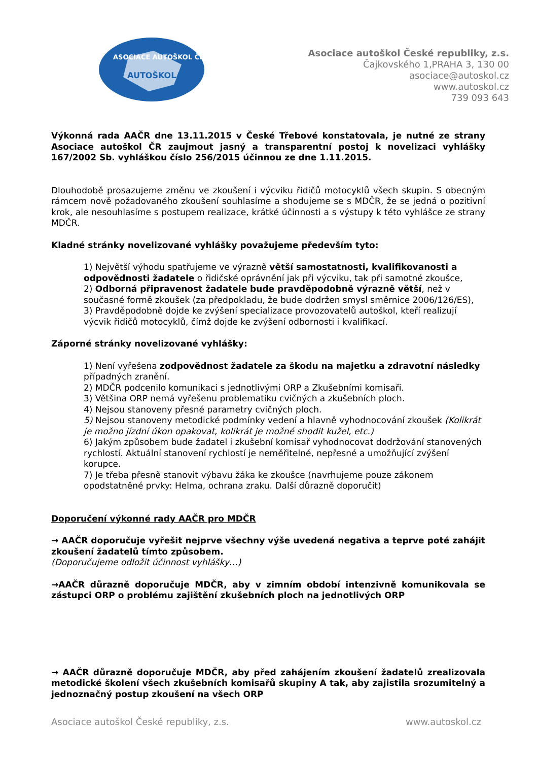ASOCIACE AUTOŠKOL ČR
AUTOŠKOLA
Asociace autoškol České republiky, z.s.
Čajkovského 1,PRAHA 3, 130 00
asociace@autoskol.cz
www.autoskol.cz
739 093 643
Výkonná rada AAČR dne 13.11.2015 v České Třebové konstatovala, je nutné ze strany Asociace autoškol ČR zaujmout jasný a transparentní postoj k novelizaci vyhlášky 167/2002 Sb. vyhláškou číslo 256/2015 účinnou ze dne 1.11.2015.
Dlouhodobě prosazujeme změnu ve zkoušení i výcviku řidičů motocyklů všech skupin. S obecným rámcem nově požadovaného zkoušení souhlasíme a shodujeme se s MDČR, že se jedná o pozitivní krok, ale nesouhlasíme s postupem realizace, krátké účinnosti a s výstupy k této vyhlášce ze strany MDČR.
Kladné stránky novelizované vyhlášky považujeme především tyto:
1) Největší výhodu spatřujeme ve výrazně větší samostatnosti, kvalifikovanosti a odpovědnosti žadatele o řidičské oprávnění jak při výcviku, tak při samotné zkoušce,
2) Odborná připravenost žadatele bude pravděpodobně výrazně větší, než v současné formě zkoušek (za předpokladu, že bude dodržen smysl směrnice 2006/126/ES),
3) Pravděpodobně dojde ke zvýšení specializace provozovatelů autoškol, kteří realizují výcvik řidičů motocyklů, čímž dojde ke zvýšení odbornosti i kvalifikací.
Záporné stránky novelizované vyhlášky:
1) Není vyřešena zodpovědnost žadatele za škodu na majetku a zdravotní následky případných zranění.
2) MDČR podcenilo komunikaci s jednotlivými ORP a Zkušebními komisaři.
3) Většina ORP nemá vyřešenu problematiku cvičných a zkušebních ploch.
4) Nejsou stanoveny přesné parametry cvičných ploch.
5) Nejsou stanoveny metodické podmínky vedení a hlavně vyhodnocování zkoušek (Kolikrát je možno jízdní úkon opakovat, kolikrát je možné shodit kužel, etc.)
6) Jakým způsobem bude žadatel i zkušební komisař vyhodnocovat dodržování stanovených rychlostí. Aktuální stanovení rychlostí je neměřitelné, nepřesné a umožňující zvýšení korupce.
7) Je třeba přesně stanovit výbavu žáka ke zkoušce (navrhujeme pouze zákonem opodstatněné prvky: Helma, ochrana zraku. Další důrazně doporučit)
Doporučení výkonné rady AAČR pro MDČR
→ AAČR doporučuje vyřešit nejprve všechny výše uvedená negativa a teprve poté zahájit zkoušení žadatelů tímto způsobem.
(Doporučujeme odložit účinnost vyhlášky…)
→AAČR důrazně doporučuje MDČR, aby v zimním období intenzivně komunikovala se zástupci ORP o problému zajištění zkušebních ploch na jednotlivých ORP
→ AAČR důrazně doporučuje MDČR, aby před zahájením zkoušení žadatelů zrealizovala metodické školení všech zkušebních komisařů skupiny A tak, aby zajistila srozumitelný a jednoznačný postup zkoušení na všech ORP
Asociace autoškol České republiky, z.s. www.autoskol.cz